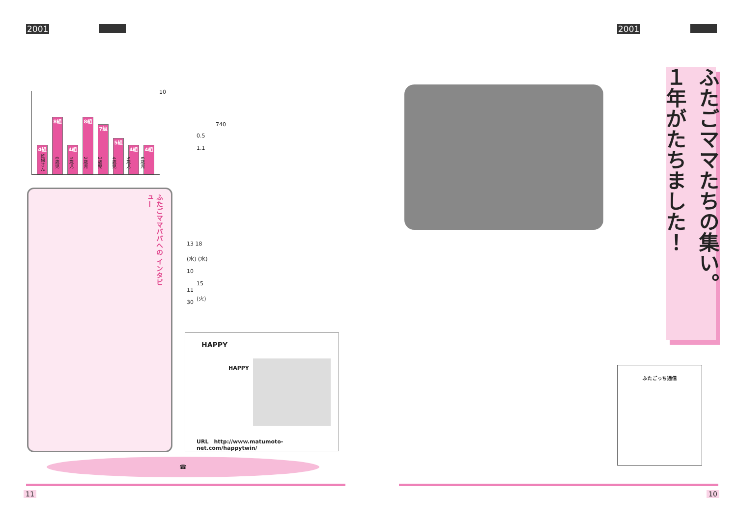2001 2001
4組
8組
4組
8組
7組
5組
4組
4組
妊婦さん 0歳児 1歳児 2歳児 3歳児 4歳児 5歳児 6歳児
10
740
0.5
1.1
ふたごママパパへの インタビュー
13 18
(水) (水)
10
15
11
(火)
30
HAPPY
HAPPY
URL　http://www.matumoto-net.com/happytwin/
☎
ふたごママたちの集い。
１年がたちました！
ふたごっち通信
11 10